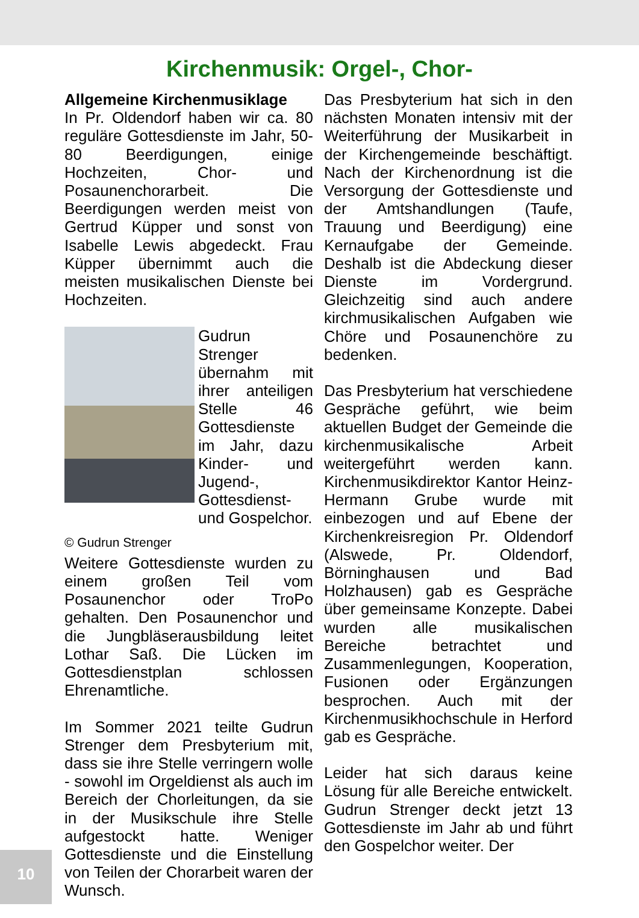Kirchenmusik: Orgel-, Chor-
Allgemeine Kirchenmusiklage
In Pr. Oldendorf haben wir ca. 80 reguläre Gottesdienste im Jahr, 50-80 Beerdigungen, einige Hochzeiten, Chor- und Posaunenchorarbeit. Die Beerdigungen werden meist von Gertrud Küpper und sonst von Isabelle Lewis abgedeckt. Frau Küpper übernimmt auch die meisten musikalischen Dienste bei Hochzeiten.
Gudrun Strenger übernahm mit ihrer anteiligen Stelle 46 Gottesdienste im Jahr, dazu Kinder- und Jugend-, Gottesdienst- und Gospelchor.
© Gudrun Strenger
Weitere Gottesdienste wurden zu einem großen Teil vom Posaunenchor oder TroPo gehalten. Den Posaunenchor und die Jungbläserausbildung leitet Lothar Saß. Die Lücken im Gottesdienstplan schlossen Ehrenamtliche.
Im Sommer 2021 teilte Gudrun Strenger dem Presbyterium mit, dass sie ihre Stelle verringern wolle - sowohl im Orgeldienst als auch im Bereich der Chorleitungen, da sie in der Musikschule ihre Stelle aufgestockt hatte. Weniger Gottesdienste und die Einstellung von Teilen der Chorarbeit waren der Wunsch.
Das Presbyterium hat sich in den nächsten Monaten intensiv mit der Weiterführung der Musikarbeit in der Kirchengemeinde beschäftigt. Nach der Kirchenordnung ist die Versorgung der Gottesdienste und der Amtshandlungen (Taufe, Trauung und Beerdigung) eine Kernaufgabe der Gemeinde. Deshalb ist die Abdeckung dieser Dienste im Vordergrund. Gleichzeitig sind auch andere kirchmusikalischen Aufgaben wie Chöre und Posaunenchöre zu bedenken.
Das Presbyterium hat verschiedene Gespräche geführt, wie beim aktuellen Budget der Gemeinde die kirchenmusikalische Arbeit weitergeführt werden kann. Kirchenmusikdirektor Kantor Heinz-Hermann Grube wurde mit einbezogen und auf Ebene der Kirchenkreisregion Pr. Oldendorf (Alswede, Pr. Oldendorf, Börninghausen und Bad Holzhausen) gab es Gespräche über gemeinsame Konzepte. Dabei wurden alle musikalischen Bereiche betrachtet und Zusammenlegungen, Kooperation, Fusionen oder Ergänzungen besprochen. Auch mit der Kirchenmusikhochschule in Herford gab es Gespräche.
Leider hat sich daraus keine Lösung für alle Bereiche entwickelt. Gudrun Strenger deckt jetzt 13 Gottesdienste im Jahr ab und führt den Gospelchor weiter. Der
10